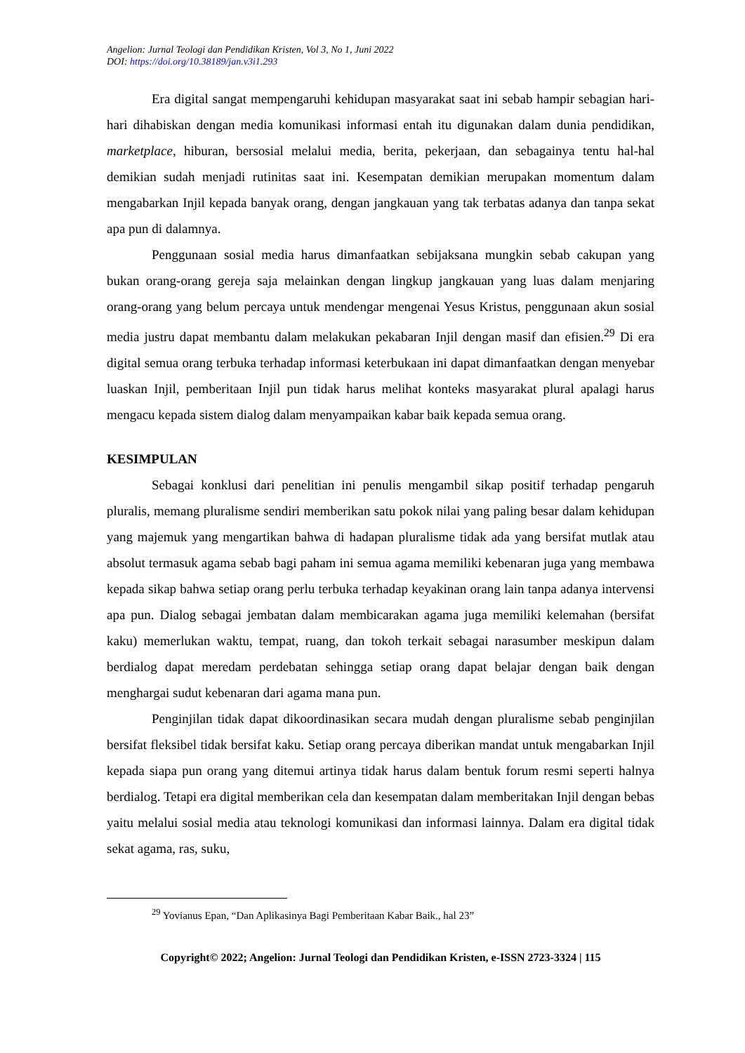Angelion: Jurnal Teologi dan Pendidikan Kristen, Vol 3, No 1, Juni 2022
DOI: https://doi.org/10.38189/jan.v3i1.293
Era digital sangat mempengaruhi kehidupan masyarakat saat ini sebab hampir sebagian hari-hari dihabiskan dengan media komunikasi informasi entah itu digunakan dalam dunia pendidikan, marketplace, hiburan, bersosial melalui media, berita, pekerjaan, dan sebagainya tentu hal-hal demikian sudah menjadi rutinitas saat ini. Kesempatan demikian merupakan momentum dalam mengabarkan Injil kepada banyak orang, dengan jangkauan yang tak terbatas adanya dan tanpa sekat apa pun di dalamnya.
Penggunaan sosial media harus dimanfaatkan sebijaksana mungkin sebab cakupan yang bukan orang-orang gereja saja melainkan dengan lingkup jangkauan yang luas dalam menjaring orang-orang yang belum percaya untuk mendengar mengenai Yesus Kristus, penggunaan akun sosial media justru dapat membantu dalam melakukan pekabaran Injil dengan masif dan efisien.<sup>29</sup> Di era digital semua orang terbuka terhadap informasi keterbukaan ini dapat dimanfaatkan dengan menyebar luaskan Injil, pemberitaan Injil pun tidak harus melihat konteks masyarakat plural apalagi harus mengacu kepada sistem dialog dalam menyampaikan kabar baik kepada semua orang.
KESIMPULAN
Sebagai konklusi dari penelitian ini penulis mengambil sikap positif terhadap pengaruh pluralis, memang pluralisme sendiri memberikan satu pokok nilai yang paling besar dalam kehidupan yang majemuk yang mengartikan bahwa di hadapan pluralisme tidak ada yang bersifat mutlak atau absolut termasuk agama sebab bagi paham ini semua agama memiliki kebenaran juga yang membawa kepada sikap bahwa setiap orang perlu terbuka terhadap keyakinan orang lain tanpa adanya intervensi apa pun. Dialog sebagai jembatan dalam membicarakan agama juga memiliki kelemahan (bersifat kaku) memerlukan waktu, tempat, ruang, dan tokoh terkait sebagai narasumber meskipun dalam berdialog dapat meredam perdebatan sehingga setiap orang dapat belajar dengan baik dengan menghargai sudut kebenaran dari agama mana pun.
Penginjilan tidak dapat dikoordinasikan secara mudah dengan pluralisme sebab penginjilan bersifat fleksibel tidak bersifat kaku. Setiap orang percaya diberikan mandat untuk mengabarkan Injil kepada siapa pun orang yang ditemui artinya tidak harus dalam bentuk forum resmi seperti halnya berdialog. Tetapi era digital memberikan cela dan kesempatan dalam memberitakan Injil dengan bebas yaitu melalui sosial media atau teknologi komunikasi dan informasi lainnya. Dalam era digital tidak sekat agama, ras, suku,
<sup>29</sup> Yovianus Epan, “Dan Aplikasinya Bagi Pemberitaan Kabar Baik., hal 23”
Copyright© 2022; Angelion: Jurnal Teologi dan Pendidikan Kristen, e-ISSN 2723-3324 | 115